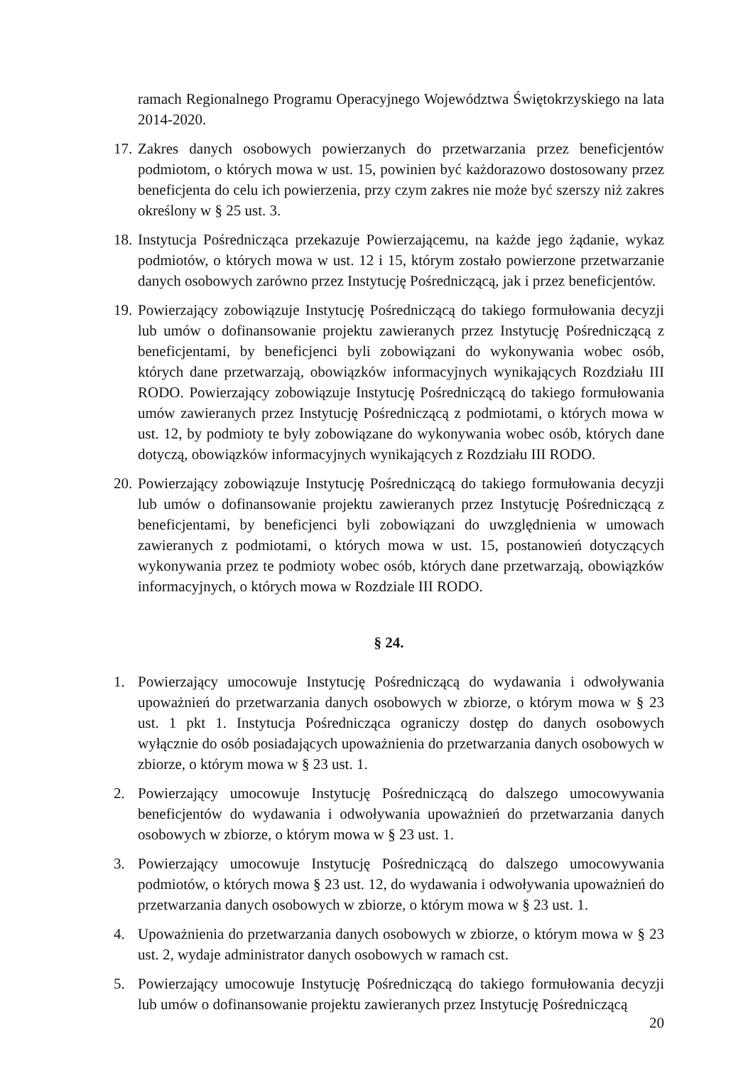ramach Regionalnego Programu Operacyjnego Województwa Świętokrzyskiego na lata 2014-2020.
17. Zakres danych osobowych powierzanych do przetwarzania przez beneficjentów podmiotom, o których mowa w ust. 15, powinien być każdorazowo dostosowany przez beneficjenta do celu ich powierzenia, przy czym zakres nie może być szerszy niż zakres określony w § 25 ust. 3.
18. Instytucja Pośrednicząca przekazuje Powierzającemu, na każde jego żądanie, wykaz podmiotów, o których mowa w ust. 12 i 15, którym zostało powierzone przetwarzanie danych osobowych zarówno przez Instytucję Pośredniczącą, jak i przez beneficjentów.
19. Powierzający zobowiązuje Instytucję Pośredniczącą do takiego formułowania decyzji lub umów o dofinansowanie projektu zawieranych przez Instytucję Pośredniczącą z beneficjentami, by beneficjenci byli zobowiązani do wykonywania wobec osób, których dane przetwarzają, obowiązków informacyjnych wynikających Rozdziału III RODO. Powierzający zobowiązuje Instytucję Pośredniczącą do takiego formułowania umów zawieranych przez Instytucję Pośredniczącą z podmiotami, o których mowa w ust. 12, by podmioty te były zobowiązane do wykonywania wobec osób, których dane dotyczą, obowiązków informacyjnych wynikających z Rozdziału III RODO.
20. Powierzający zobowiązuje Instytucję Pośredniczącą do takiego formułowania decyzji lub umów o dofinansowanie projektu zawieranych przez Instytucję Pośredniczącą z beneficjentami, by beneficjenci byli zobowiązani do uwzględnienia w umowach zawieranych z podmiotami, o których mowa w ust. 15, postanowień dotyczących wykonywania przez te podmioty wobec osób, których dane przetwarzają, obowiązków informacyjnych, o których mowa w Rozdziale III RODO.
§ 24.
1. Powierzający umocowuje Instytucję Pośredniczącą do wydawania i odwoływania upoważnień do przetwarzania danych osobowych w zbiorze, o którym mowa w § 23 ust. 1 pkt 1. Instytucja Pośrednicząca ograniczy dostęp do danych osobowych wyłącznie do osób posiadających upoważnienia do przetwarzania danych osobowych w zbiorze, o którym mowa w § 23 ust. 1.
2. Powierzający umocowuje Instytucję Pośredniczącą do dalszego umocowywania beneficjentów do wydawania i odwoływania upoważnień do przetwarzania danych osobowych w zbiorze, o którym mowa w § 23 ust. 1.
3. Powierzający umocowuje Instytucję Pośredniczącą do dalszego umocowywania podmiotów, o których mowa § 23 ust. 12, do wydawania i odwoływania upoważnień do przetwarzania danych osobowych w zbiorze, o którym mowa w § 23 ust. 1.
4. Upoważnienia do przetwarzania danych osobowych w zbiorze, o którym mowa w § 23 ust. 2, wydaje administrator danych osobowych w ramach cst.
5. Powierzający umocowuje Instytucję Pośredniczącą do takiego formułowania decyzji lub umów o dofinansowanie projektu zawieranych przez Instytucję Pośredniczącą
20